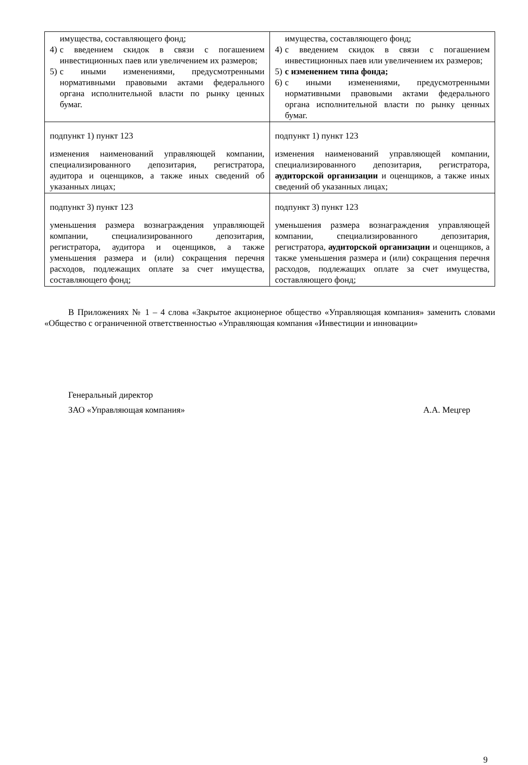| имущества, составляющего фонд; 4) с введением скидок в связи с погашением инвестиционных паев или увеличением их размеров; 5) с иными изменениями, предусмотренными нормативными правовыми актами федерального органа исполнительной власти по рынку ценных бумаг. | имущества, составляющего фонд; 4) с введением скидок в связи с погашением инвестиционных паев или увеличением их размеров; 5) с изменением типа фонда; 6) с иными изменениями, предусмотренными нормативными правовыми актами федерального органа исполнительной власти по рынку ценных бумаг. |
| подпункт 1) пункт 123 изменения наименований управляющей компании, специализированного депозитария, регистратора, аудитора и оценщиков, а также иных сведений об указанных лицах; | подпункт 1) пункт 123 изменения наименований управляющей компании, специализированного депозитария, регистратора, аудиторской организации и оценщиков, а также иных сведений об указанных лицах; |
| подпункт 3) пункт 123 уменьшения размера вознаграждения управляющей компании, специализированного депозитария, регистратора, аудитора и оценщиков, а также уменьшения размера и (или) сокращения перечня расходов, подлежащих оплате за счет имущества, составляющего фонд; | подпункт 3) пункт 123 уменьшения размера вознаграждения управляющей компании, специализированного депозитария, регистратора, аудиторской организации и оценщиков, а также уменьшения размера и (или) сокращения перечня расходов, подлежащих оплате за счет имущества, составляющего фонд; |
В Приложениях № 1 – 4 слова «Закрытое акционерное общество «Управляющая компания» заменить словами «Общество с ограниченной ответственностью «Управляющая компания «Инвестиции и инновации»
Генеральный директор
ЗАО «Управляющая компания» А.А. Мецгер
9